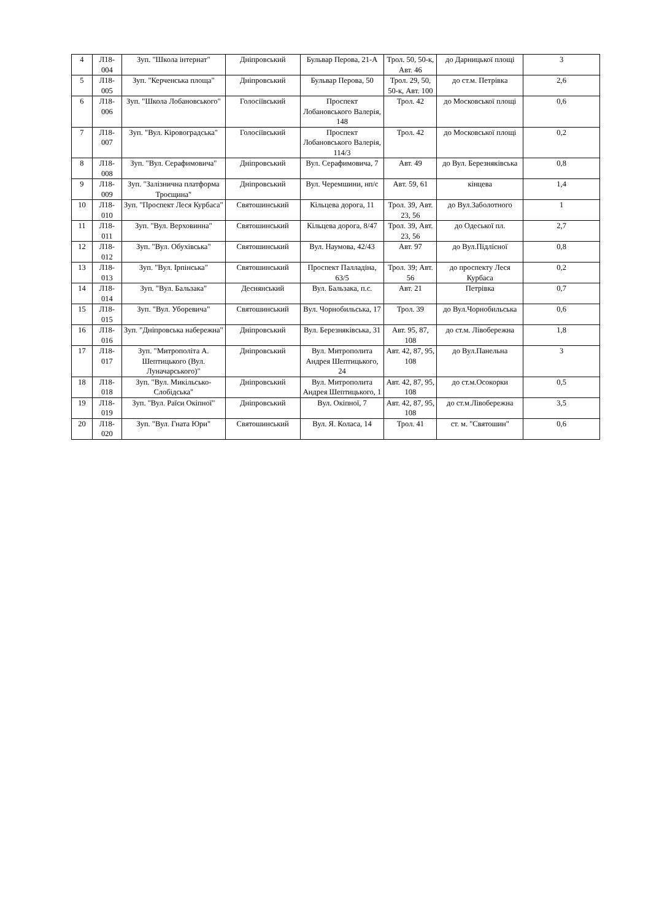| 4 | Л18-004 | Зуп. "Школа інтернат" | Дніпровський | Бульвар Перова, 21-А | Трол. 50, 50-к, Авт. 46 | до Дарницької площі | 3 |
| 5 | Л18-005 | Зуп. "Керченська площа" | Дніпровський | Бульвар Перова, 50 | Трол. 29, 50, 50-к, Авт. 100 | до ст.м. Петрівка | 2,6 |
| 6 | Л18-006 | Зуп. "Школа Лобановського" | Голосіївський | Проспект Лобановського Валерія, 148 | Трол. 42 | до Московської площі | 0,6 |
| 7 | Л18-007 | Зуп. "Вул. Кіровоградська" | Голосіївський | Проспект Лобановського Валерія, 114/3 | Трол. 42 | до Московської площі | 0,2 |
| 8 | Л18-008 | Зуп. "Вул. Серафимовича" | Дніпровський | Вул. Серафимовича, 7 | Авт. 49 | до Вул. Березняківська | 0,8 |
| 9 | Л18-009 | Зуп. "Залізнична платформа Троєщина" | Дніпровський | Вул. Черемшини, нп/с | Авт. 59, 61 | кінцева | 1,4 |
| 10 | Л18-010 | Зуп. "Проспект Леся Курбаса" | Святошинський | Кільцева дорога, 11 | Трол. 39, Авт. 23, 56 | до Вул.Заболотного | 1 |
| 11 | Л18-011 | Зуп. "Вул. Верховинна" | Святошинський | Кільцева дорога, 8/47 | Трол. 39, Авт. 23, 56 | до Одеської пл. | 2,7 |
| 12 | Л18-012 | Зуп. "Вул. Обухівська" | Святошинський | Вул. Наумова, 42/43 | Авт. 97 | до Вул.Підлісної | 0,8 |
| 13 | Л18-013 | Зуп. "Вул. Ірпінська" | Святошинський | Проспект Палладіна, 63/5 | Трол. 39; Авт. 56 | до проспекту Леся Курбаса | 0,2 |
| 14 | Л18-014 | Зуп. "Вул. Бальзака" | Деснянський | Вул. Бальзака, п.с. | Авт. 21 | Петрівка | 0,7 |
| 15 | Л18-015 | Зуп. "Вул. Уборевича" | Святошинський | Вул. Чорнобильська, 17 | Трол. 39 | до Вул.Чорнобильська | 0,6 |
| 16 | Л18-016 | Зуп. "Дніпровська набережна" | Дніпровський | Вул. Березняківська, 31 | Авт. 95, 87, 108 | до ст.м. Лівобережна | 1,8 |
| 17 | Л18-017 | Зуп. "Митрополіта А. Шептицького (Вул. Луначарського)" | Дніпровський | Вул. Митрополита Андрея Шептицького, 24 | Авт. 42, 87, 95, 108 | до Вул.Панельна | 3 |
| 18 | Л18-018 | Зуп. "Вул. Микільсько-Слобідська" | Дніпровський | Вул. Митрополита Андрея Шептицького, 1 | Авт. 42, 87, 95, 108 | до ст.м.Осокорки | 0,5 |
| 19 | Л18-019 | Зуп. "Вул. Раїси Окіпної" | Дніпровський | Вул. Окіпної, 7 | Авт. 42, 87, 95, 108 | до ст.м.Лівобережна | 3,5 |
| 20 | Л18-020 | Зуп. "Вул. Гната Юри" | Святошинський | Вул. Я. Коласа, 14 | Трол. 41 | ст. м. "Святошин" | 0,6 |